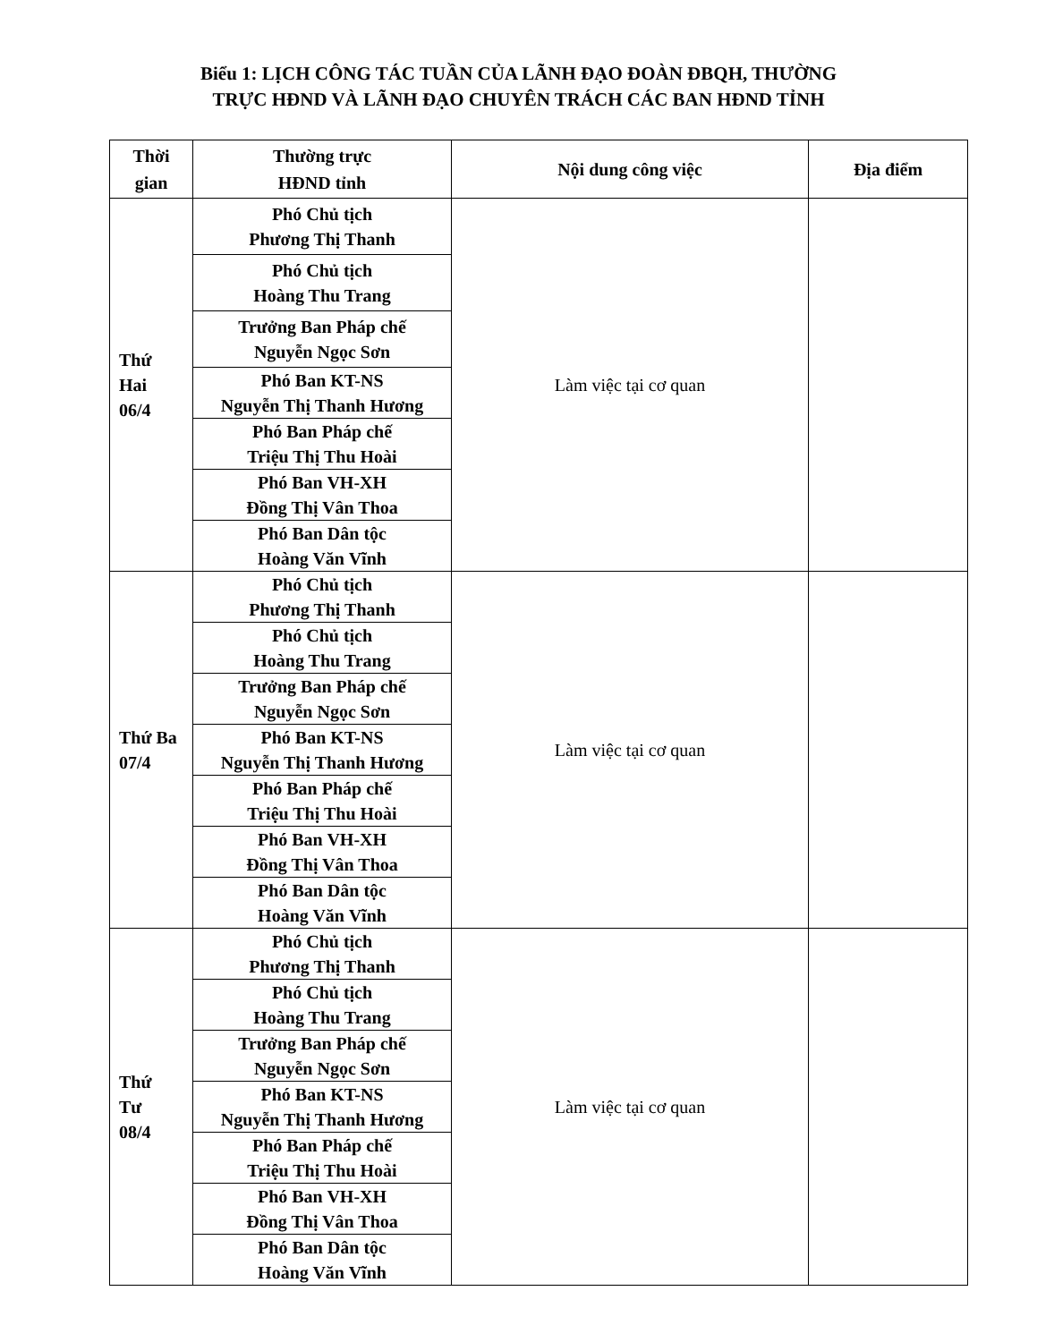Biểu 1: LỊCH CÔNG TÁC TUẦN CỦA LÃNH ĐẠO ĐOÀN ĐBQH, THƯỜNG
TRỰC HĐND VÀ LÃNH ĐẠO CHUYÊN TRÁCH CÁC BAN HĐND TỈNH
| Thời gian | Thường trực HĐND tỉnh | Nội dung công việc | Địa điểm |
| --- | --- | --- | --- |
| Thứ Hai 06/4 | Phó Chủ tịch Phương Thị Thanh | Làm việc tại cơ quan | |
| | Phó Chủ tịch Hoàng Thu Trang | | |
| | Trưởng Ban Pháp chế Nguyễn Ngọc Sơn | | |
| | Phó Ban KT-NS Nguyễn Thị Thanh Hương | | |
| | Phó Ban Pháp chế Triệu Thị Thu Hoài | | |
| | Phó Ban VH-XH Đồng Thị Vân Thoa | | |
| | Phó Ban Dân tộc Hoàng Văn Vĩnh | | |
| Thứ Ba 07/4 | Phó Chủ tịch Phương Thị Thanh | Làm việc tại cơ quan | |
| | Phó Chủ tịch Hoàng Thu Trang | | |
| | Trưởng Ban Pháp chế Nguyễn Ngọc Sơn | | |
| | Phó Ban KT-NS Nguyễn Thị Thanh Hương | | |
| | Phó Ban Pháp chế Triệu Thị Thu Hoài | | |
| | Phó Ban VH-XH Đồng Thị Vân Thoa | | |
| | Phó Ban Dân tộc Hoàng Văn Vĩnh | | |
| Thứ Tư 08/4 | Phó Chủ tịch Phương Thị Thanh | Làm việc tại cơ quan | |
| | Phó Chủ tịch Hoàng Thu Trang | | |
| | Trưởng Ban Pháp chế Nguyễn Ngọc Sơn | | |
| | Phó Ban KT-NS Nguyễn Thị Thanh Hương | | |
| | Phó Ban Pháp chế Triệu Thị Thu Hoài | | |
| | Phó Ban VH-XH Đồng Thị Vân Thoa | | |
| | Phó Ban Dân tộc Hoàng Văn Vĩnh | | |